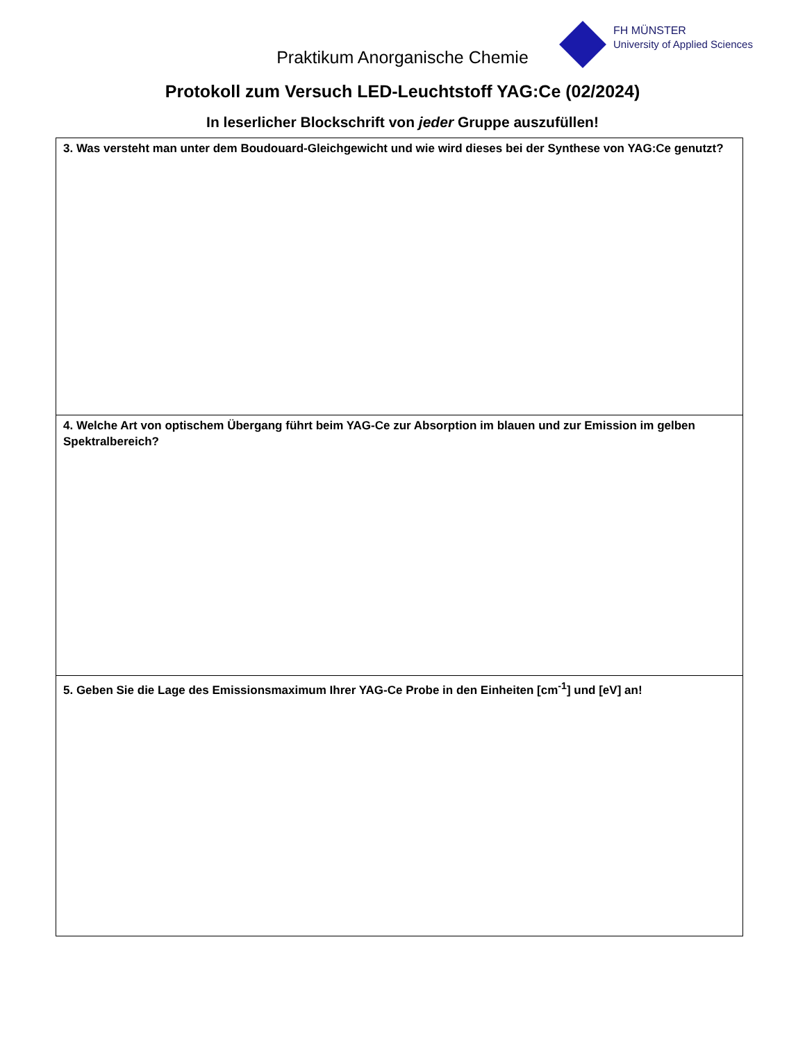FH MÜNSTER
University of Applied Sciences
Praktikum Anorganische Chemie
Protokoll zum Versuch LED-Leuchtstoff YAG:Ce (02/2024)
In leserlicher Blockschrift von jeder Gruppe auszufüllen!
| 3. Was versteht man unter dem Boudouard-Gleichgewicht und wie wird dieses bei der Synthese von YAG:Ce genutzt? |
| 4. Welche Art von optischem Übergang führt beim YAG-Ce zur Absorption im blauen und zur Emission im gelben Spektralbereich? |
| 5. Geben Sie die Lage des Emissionsmaximum Ihrer YAG-Ce Probe in den Einheiten [cm<sup>-1</sup>] und [eV] an! |